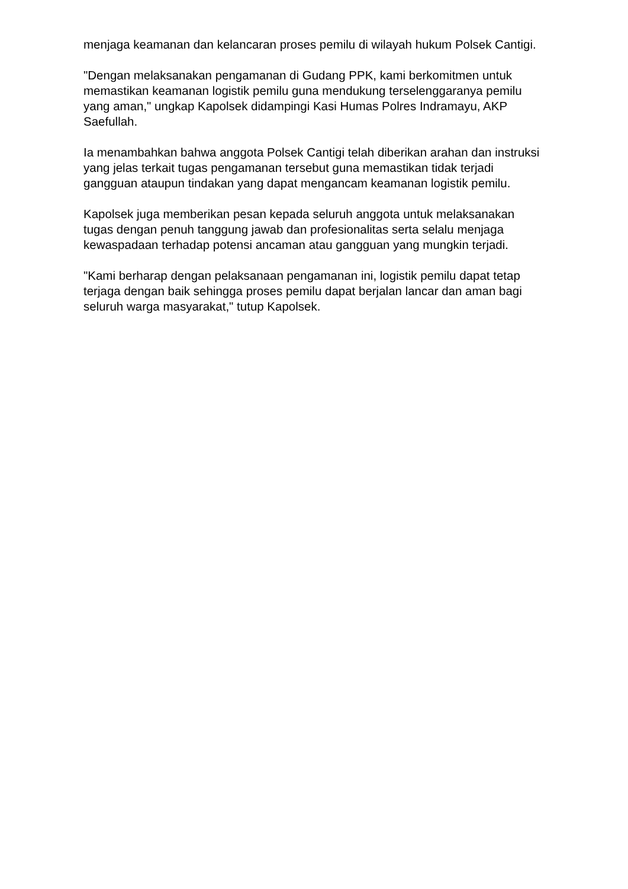menjaga keamanan dan kelancaran proses pemilu di wilayah hukum Polsek Cantigi.
"Dengan melaksanakan pengamanan di Gudang PPK, kami berkomitmen untuk memastikan keamanan logistik pemilu guna mendukung terselenggaranya pemilu yang aman," ungkap Kapolsek didampingi Kasi Humas Polres Indramayu, AKP Saefullah.
Ia menambahkan bahwa anggota Polsek Cantigi telah diberikan arahan dan instruksi yang jelas terkait tugas pengamanan tersebut guna memastikan tidak terjadi gangguan ataupun tindakan yang dapat mengancam keamanan logistik pemilu.
Kapolsek juga memberikan pesan kepada seluruh anggota untuk melaksanakan tugas dengan penuh tanggung jawab dan profesionalitas serta selalu menjaga kewaspadaan terhadap potensi ancaman atau gangguan yang mungkin terjadi.
"Kami berharap dengan pelaksanaan pengamanan ini, logistik pemilu dapat tetap terjaga dengan baik sehingga proses pemilu dapat berjalan lancar dan aman bagi seluruh warga masyarakat," tutup Kapolsek.